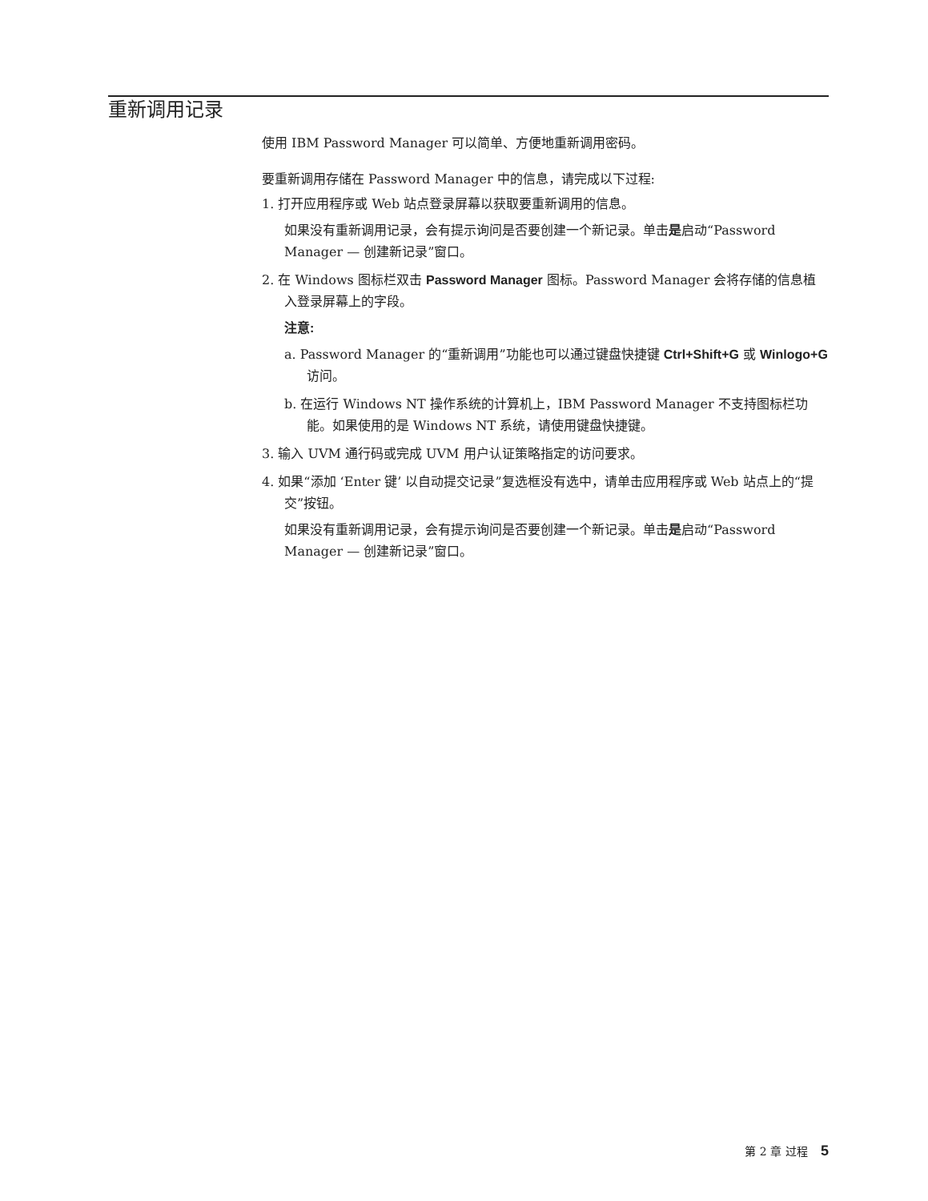重新调用记录
使用 IBM Password Manager 可以简单、方便地重新调用密码。
要重新调用存储在 Password Manager 中的信息，请完成以下过程:
1. 打开应用程序或 Web 站点登录屏幕以获取要重新调用的信息。
如果没有重新调用记录，会有提示询问是否要创建一个新记录。单击是启动“Password Manager — 创建新记录”窗口。
2. 在 Windows 图标栏双击 Password Manager 图标。Password Manager 会将存储的信息植入登录屏幕上的字段。
注意:
a. Password Manager 的“重新调用”功能也可以通过键盘快捷键 Ctrl+Shift+G 或 Winlogo+G 访问。
b. 在运行 Windows NT 操作系统的计算机上，IBM Password Manager 不支持图标栏功能。如果使用的是 Windows NT 系统，请使用键盘快捷键。
3. 输入 UVM 通行码或完成 UVM 用户认证策略指定的访问要求。
4. 如果“添加 ‘Enter 键’ 以自动提交记录”复选框没有选中，请单击应用程序或 Web 站点上的“提交”按钮。
如果没有重新调用记录，会有提示询问是否要创建一个新记录。单击是启动“Password Manager — 创建新记录”窗口。
第 2 章 过程 5